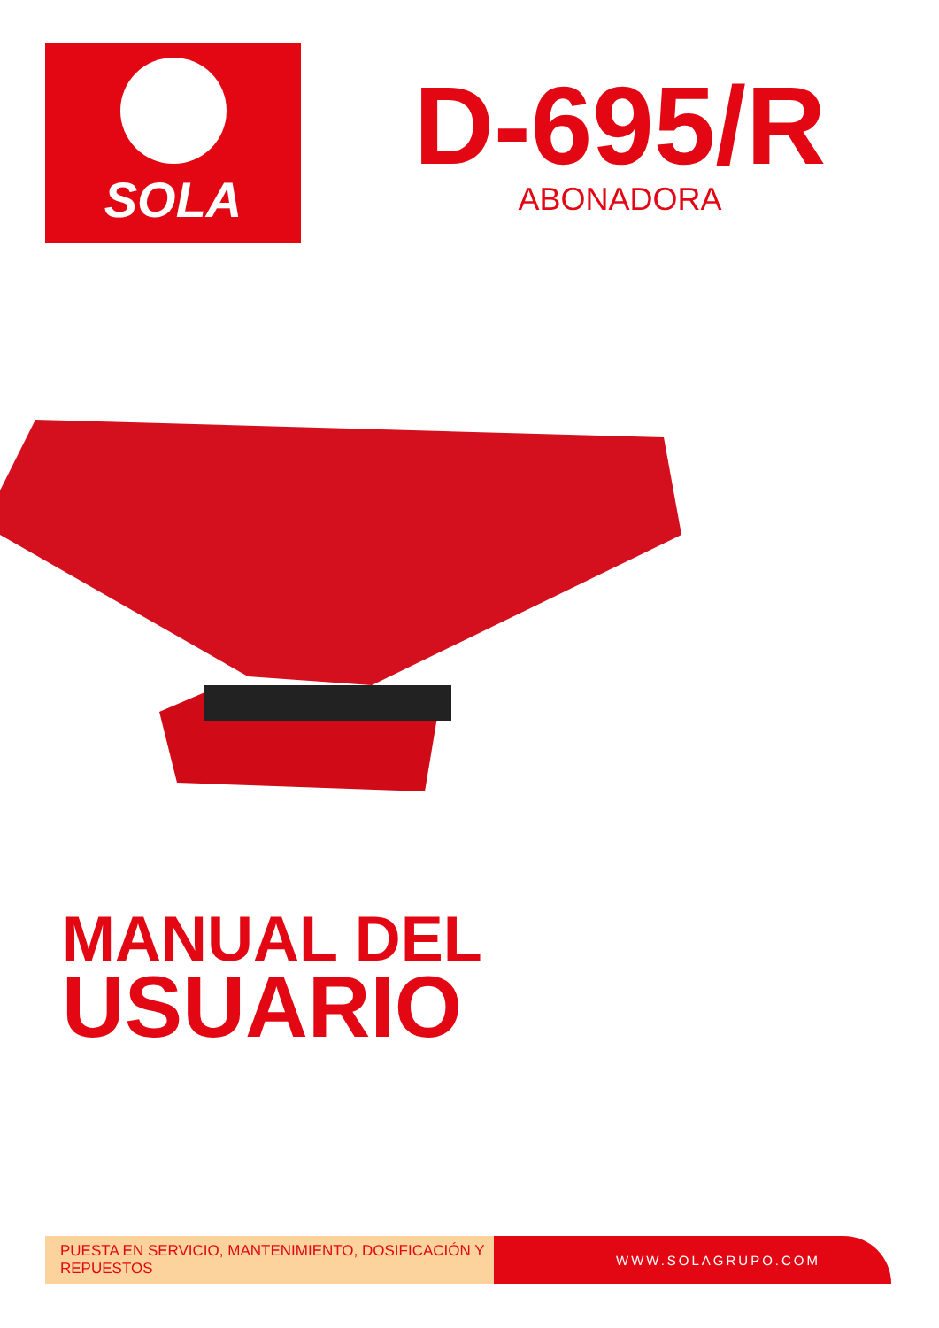SOLA
D-695/R
ABONADORA
MANUAL DEL
USUARIO
PUESTA EN SERVICIO, MANTENIMIENTO, DOSIFICACIÓN Y REPUESTOS
WWW.SOLAGRUPO.COM